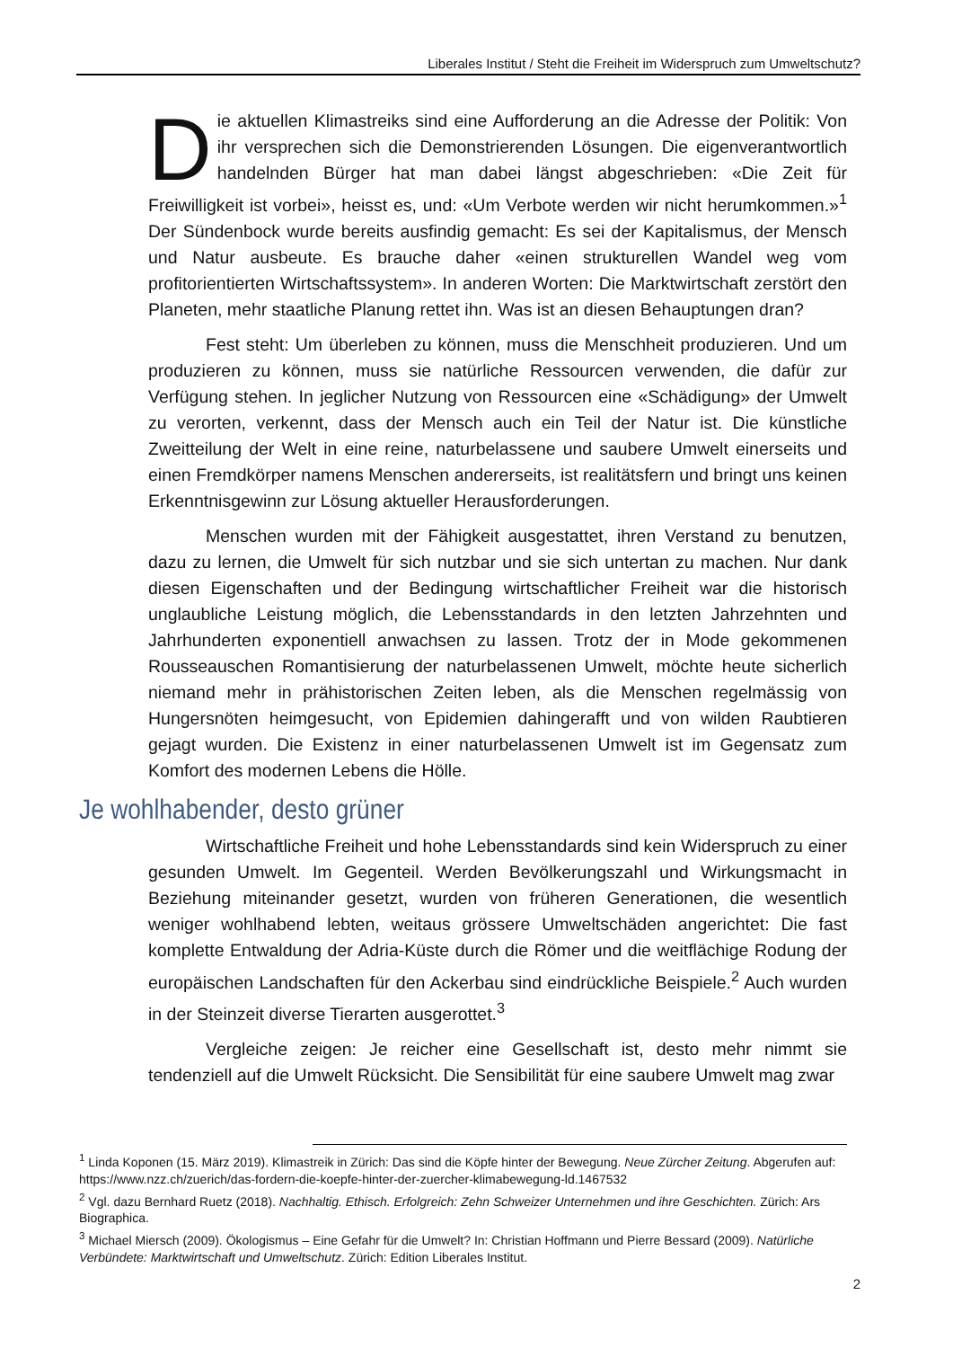Liberales Institut / Steht die Freiheit im Widerspruch zum Umweltschutz?
Die aktuellen Klimastreiks sind eine Aufforderung an die Adresse der Politik: Von ihr versprechen sich die Demonstrierenden Lösungen. Die eigenverantwortlich handelnden Bürger hat man dabei längst abgeschrieben: «Die Zeit für Freiwilligkeit ist vorbei», heisst es, und: «Um Verbote werden wir nicht herumkommen.»<sup>1</sup> Der Sündenbock wurde bereits ausfindig gemacht: Es sei der Kapitalismus, der Mensch und Natur ausbeute. Es brauche daher «einen strukturellen Wandel weg vom profitorientierten Wirtschaftssystem». In anderen Worten: Die Marktwirtschaft zerstört den Planeten, mehr staatliche Planung rettet ihn. Was ist an diesen Behauptungen dran?
Fest steht: Um überleben zu können, muss die Menschheit produzieren. Und um produzieren zu können, muss sie natürliche Ressourcen verwenden, die dafür zur Verfügung stehen. In jeglicher Nutzung von Ressourcen eine «Schädigung» der Umwelt zu verorten, verkennt, dass der Mensch auch ein Teil der Natur ist. Die künstliche Zweitteilung der Welt in eine reine, naturbelassene und saubere Umwelt einerseits und einen Fremdkörper namens Menschen andererseits, ist realitätsfern und bringt uns keinen Erkenntnisgewinn zur Lösung aktueller Herausforderungen.
Menschen wurden mit der Fähigkeit ausgestattet, ihren Verstand zu benutzen, dazu zu lernen, die Umwelt für sich nutzbar und sie sich untertan zu machen. Nur dank diesen Eigenschaften und der Bedingung wirtschaftlicher Freiheit war die historisch unglaubliche Leistung möglich, die Lebensstandards in den letzten Jahrzehnten und Jahrhunderten exponentiell anwachsen zu lassen. Trotz der in Mode gekommenen Rousseauschen Romantisierung der naturbelassenen Umwelt, möchte heute sicherlich niemand mehr in prähistorischen Zeiten leben, als die Menschen regelmässig von Hungersnöten heimgesucht, von Epidemien dahingerafft und von wilden Raubtieren gejagt wurden. Die Existenz in einer naturbelassenen Umwelt ist im Gegensatz zum Komfort des modernen Lebens die Hölle.
Je wohlhabender, desto grüner
Wirtschaftliche Freiheit und hohe Lebensstandards sind kein Widerspruch zu einer gesunden Umwelt. Im Gegenteil. Werden Bevölkerungszahl und Wirkungsmacht in Beziehung miteinander gesetzt, wurden von früheren Generationen, die wesentlich weniger wohlhabend lebten, weitaus grössere Umweltschäden angerichtet: Die fast komplette Entwaldung der Adria-Küste durch die Römer und die weitflächige Rodung der europäischen Landschaften für den Ackerbau sind eindrückliche Beispiele.<sup>2</sup> Auch wurden in der Steinzeit diverse Tierarten ausgerottet.<sup>3</sup>
Vergleiche zeigen: Je reicher eine Gesellschaft ist, desto mehr nimmt sie tendenziell auf die Umwelt Rücksicht. Die Sensibilität für eine saubere Umwelt mag zwar
<sup>1</sup> Linda Koponen (15. März 2019). Klimastreik in Zürich: Das sind die Köpfe hinter der Bewegung. Neue Zürcher Zeitung. Abgerufen auf: https://www.nzz.ch/zuerich/das-fordern-die-koepfe-hinter-der-zuercher-klimabewegung-ld.1467532
<sup>2</sup> Vgl. dazu Bernhard Ruetz (2018). Nachhaltig. Ethisch. Erfolgreich: Zehn Schweizer Unternehmen und ihre Geschichten. Zürich: Ars Biographica.
<sup>3</sup> Michael Miersch (2009). Ökologismus – Eine Gefahr für die Umwelt? In: Christian Hoffmann und Pierre Bessard (2009). Natürliche Verbündete: Marktwirtschaft und Umweltschutz. Zürich: Edition Liberales Institut.
2